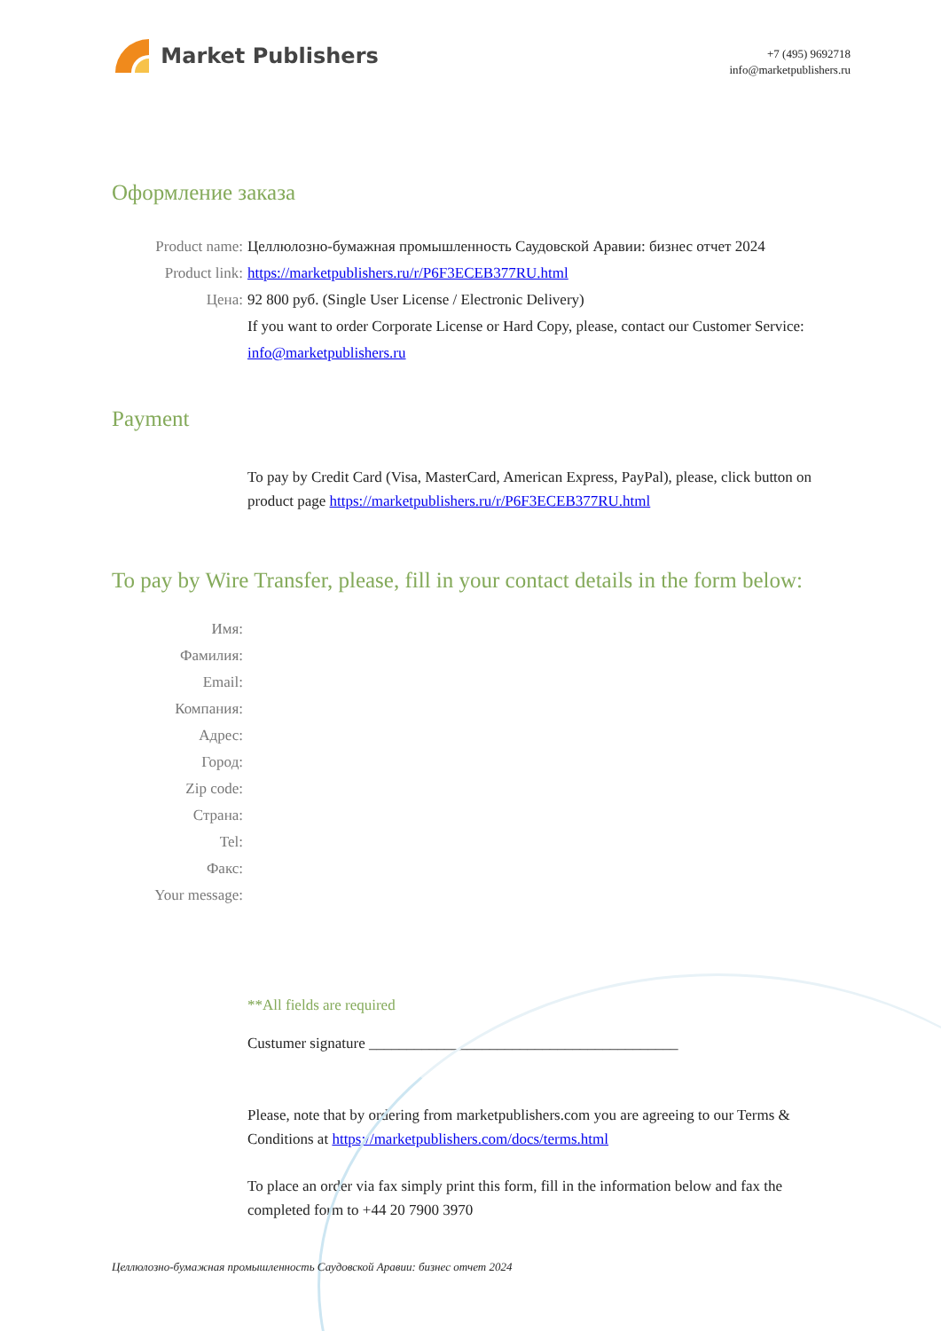Market Publishers
+7 (495) 9692718
info@marketpublishers.ru
Оформление заказа
Product name: Целлюлозно-бумажная промышленность Саудовской Аравии: бизнес отчет 2024
Product link: https://marketpublishers.ru/r/P6F3ECEB377RU.html
Цена: 92 800 руб. (Single User License / Electronic Delivery)
If you want to order Corporate License or Hard Copy, please, contact our Customer Service:
info@marketpublishers.ru
Payment
To pay by Credit Card (Visa, MasterCard, American Express, PayPal), please, click button on product page https://marketpublishers.ru/r/P6F3ECEB377RU.html
To pay by Wire Transfer, please, fill in your contact details in the form below:
Имя:
Фамилия:
Email:
Компания:
Адрес:
Город:
Zip code:
Страна:
Tel:
Факс:
Your message:
**All fields are required
Custumer signature _________________________________________
Please, note that by ordering from marketpublishers.com you are agreeing to our Terms & Conditions at https://marketpublishers.com/docs/terms.html
To place an order via fax simply print this form, fill in the information below and fax the completed form to +44 20 7900 3970
Целлюлозно-бумажная промышленность Саудовской Аравии: бизнес отчет 2024